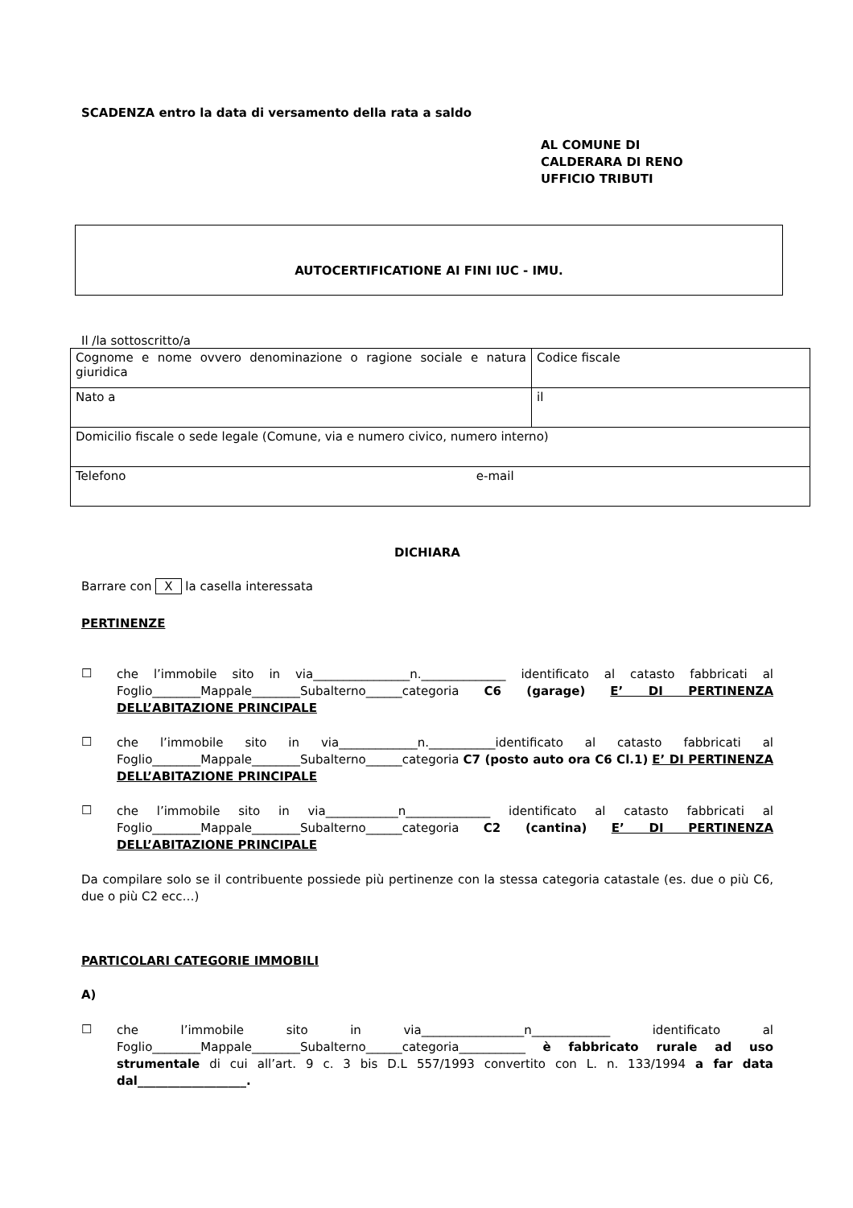SCADENZA entro la data di versamento della rata a saldo
AL COMUNE DI
CALDERARA DI RENO
UFFICIO TRIBUTI
AUTOCERTIFICATIONE AI FINI IUC - IMU.
Il /la sottoscritto/a
| Cognome e nome ovvero denominazione o ragione sociale e natura giuridica | Codice fiscale |
| Nato a | il |
| Domicilio fiscale o sede legale (Comune, via e numero civico, numero interno) | |
| Telefono e-mail | |
DICHIARA
Barrare con X la casella interessata
PERTINENZE
☐
che l’immobile sito in via________________n.______________ identificato al catasto fabbricati al Foglio________Mappale________Subalterno______categoria C6 (garage) E’ DI PERTINENZA DELL’ABITAZIONE PRINCIPALE
☐
che l’immobile sito in via_____________n.___________identificato al catasto fabbricati al Foglio________Mappale________Subalterno______categoria C7 (posto auto ora C6 Cl.1) E’ DI PERTINENZA DELL’ABITAZIONE PRINCIPALE
☐
che l’immobile sito in via____________n______________ identificato al catasto fabbricati al Foglio________Mappale________Subalterno______categoria C2 (cantina) E’ DI PERTINENZA DELL’ABITAZIONE PRINCIPALE
Da compilare solo se il contribuente possiede più pertinenze con la stessa categoria catastale (es. due o più C6, due o più C2 ecc…)
PARTICOLARI CATEGORIE IMMOBILI
A)
☐
che l’immobile sito in via_________________n_____________ identificato al Foglio________Mappale________Subalterno______categoria___________ è fabbricato rurale ad uso strumentale di cui all’art. 9 c. 3 bis D.L 557/1993 convertito con L. n. 133/1994 a far data dal__________________.